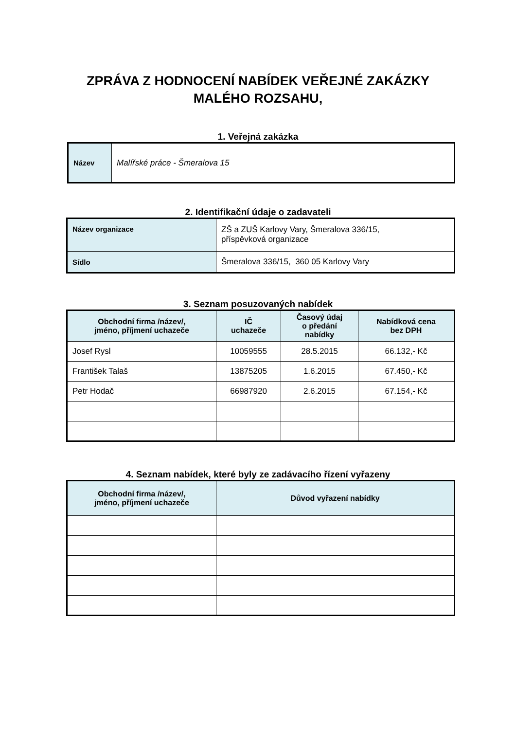ZPRÁVA Z HODNOCENÍ NABÍDEK VEŘEJNÉ ZAKÁZKY
MALÉHO ROZSAHU,
1. Veřejná zakázka
| Název | Malířské práce - Šmeralova 15 |
2. Identifikační údaje o zadavateli
| Název organizace | ZŠ a ZUŠ Karlovy Vary, Šmeralova 336/15, příspěvková organizace |
| Sídlo | Šmeralova 336/15, 360 05 Karlovy Vary |
3. Seznam posuzovaných nabídek
| Obchodní firma /název/, jméno, příjmení uchazeče | IČ uchazeče | Časový údaj o předání nabídky | Nabídková cena bez DPH |
| --- | --- | --- | --- |
| Josef Rysl | 10059555 | 28.5.2015 | 66.132,- Kč |
| František Talaš | 13875205 | 1.6.2015 | 67.450,- Kč |
| Petr Hodač | 66987920 | 2.6.2015 | 67.154,- Kč |
4. Seznam nabídek, které byly ze zadávacího řízení vyřazeny
| Obchodní firma /název/, jméno, příjmení uchazeče | Důvod vyřazení nabídky |
| --- | --- |